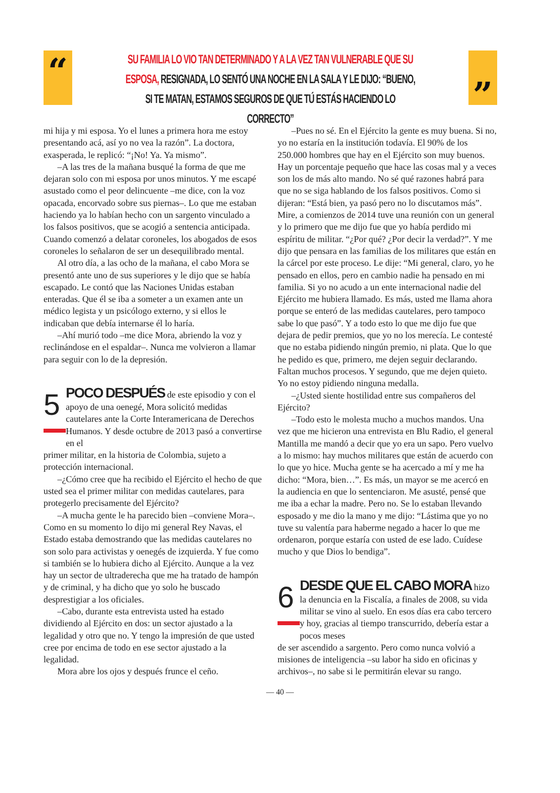“ ”
SU FAMILIA LO VIO TAN DETERMINADO Y A LA VEZ TAN VULNERABLE QUE SU ESPOSA, RESIGNADA, LO SENTÓ UNA NOCHE EN LA SALA Y LE DIJO: “BUENO, SI TE MATAN, ESTAMOS SEGUROS DE QUE TÚ ESTÁS HACIENDO LO CORRECTO”
mi hija y mi esposa. Yo el lunes a primera hora me estoy presentando acá, así yo no vea la razón”. La doctora, exasperada, le replicó: “¡No! Ya. Ya mismo”.
–A las tres de la mañana busqué la forma de que me dejaran solo con mi esposa por unos minutos. Y me escapé asustado como el peor delincuente –me dice, con la voz opacada, encorvado sobre sus piernas–. Lo que me estaban haciendo ya lo habían hecho con un sargento vinculado a los falsos positivos, que se acogió a sentencia anticipada. Cuando comenzó a delatar coroneles, los abogados de esos coroneles lo señalaron de ser un desequilibrado mental.
Al otro día, a las ocho de la mañana, el cabo Mora se presentó ante uno de sus superiores y le dijo que se había escapado. Le contó que las Naciones Unidas estaban enteradas. Que él se iba a someter a un examen ante un médico legista y un psicólogo externo, y si ellos le indicaban que debía internarse él lo haría.
–Ahí murió todo –me dice Mora, abriendo la voz y reclinándose en el espaldar–. Nunca me volvieron a llamar para seguir con lo de la depresión.
5
POCO DESPUÉS de este episodio y con el apoyo de una oenegé, Mora solicitó medidas cautelares ante la Corte Interamericana de Derechos Humanos. Y desde octubre de 2013 pasó a convertirse en el
primer militar, en la historia de Colombia, sujeto a protección internacional.
–¿Cómo cree que ha recibido el Ejército el hecho de que usted sea el primer militar con medidas cautelares, para protegerlo precisamente del Ejército?
–A mucha gente le ha parecido bien –conviene Mora–. Como en su momento lo dijo mi general Rey Navas, el Estado estaba demostrando que las medidas cautelares no son solo para activistas y oenegés de izquierda. Y fue como si también se lo hubiera dicho al Ejército. Aunque a la vez hay un sector de ultraderecha que me ha tratado de hampón y de criminal, y ha dicho que yo solo he buscado desprestigiar a los oficiales.
–Cabo, durante esta entrevista usted ha estado dividiendo al Ejército en dos: un sector ajustado a la legalidad y otro que no. Y tengo la impresión de que usted cree por encima de todo en ese sector ajustado a la legalidad.
Mora abre los ojos y después frunce el ceño.
–Pues no sé. En el Ejército la gente es muy buena. Si no, yo no estaría en la institución todavía. El 90% de los 250.000 hombres que hay en el Ejército son muy buenos. Hay un porcentaje pequeño que hace las cosas mal y a veces son los de más alto mando. No sé qué razones habrá para que no se siga hablando de los falsos positivos. Como si dijeran: “Está bien, ya pasó pero no lo discutamos más”. Mire, a comienzos de 2014 tuve una reunión con un general y lo primero que me dijo fue que yo había perdido mi espíritu de militar. “¿Por qué? ¿Por decir la verdad?”. Y me dijo que pensara en las familias de los militares que están en la cárcel por este proceso. Le dije: “Mi general, claro, yo he pensado en ellos, pero en cambio nadie ha pensado en mi familia. Si yo no acudo a un ente internacional nadie del Ejército me hubiera llamado. Es más, usted me llama ahora porque se enteró de las medidas cautelares, pero tampoco sabe lo que pasó”. Y a todo esto lo que me dijo fue que dejara de pedir premios, que yo no los merecía. Le contesté que no estaba pidiendo ningún premio, ni plata. Que lo que he pedido es que, primero, me dejen seguir declarando. Faltan muchos procesos. Y segundo, que me dejen quieto. Yo no estoy pidiendo ninguna medalla.
–¿Usted siente hostilidad entre sus compañeros del Ejército?
–Todo esto le molesta mucho a muchos mandos. Una vez que me hicieron una entrevista en Blu Radio, el general Mantilla me mandó a decir que yo era un sapo. Pero vuelvo a lo mismo: hay muchos militares que están de acuerdo con lo que yo hice. Mucha gente se ha acercado a mí y me ha dicho: “Mora, bien…”. Es más, un mayor se me acercó en la audiencia en que lo sentenciaron. Me asusté, pensé que me iba a echar la madre. Pero no. Se lo estaban llevando esposado y me dio la mano y me dijo: “Lástima que yo no tuve su valentía para haberme negado a hacer lo que me ordenaron, porque estaría con usted de ese lado. Cuídese mucho y que Dios lo bendiga”.
6
DESDE QUE EL CABO MORA hizo la denuncia en la Fiscalía, a finales de 2008, su vida militar se vino al suelo. En esos días era cabo tercero y hoy, gracias al tiempo transcurrido, debería estar a pocos meses
de ser ascendido a sargento. Pero como nunca volvió a misiones de inteligencia –su labor ha sido en oficinas y archivos–, no sabe si le permitirán elevar su rango.
— 40 —